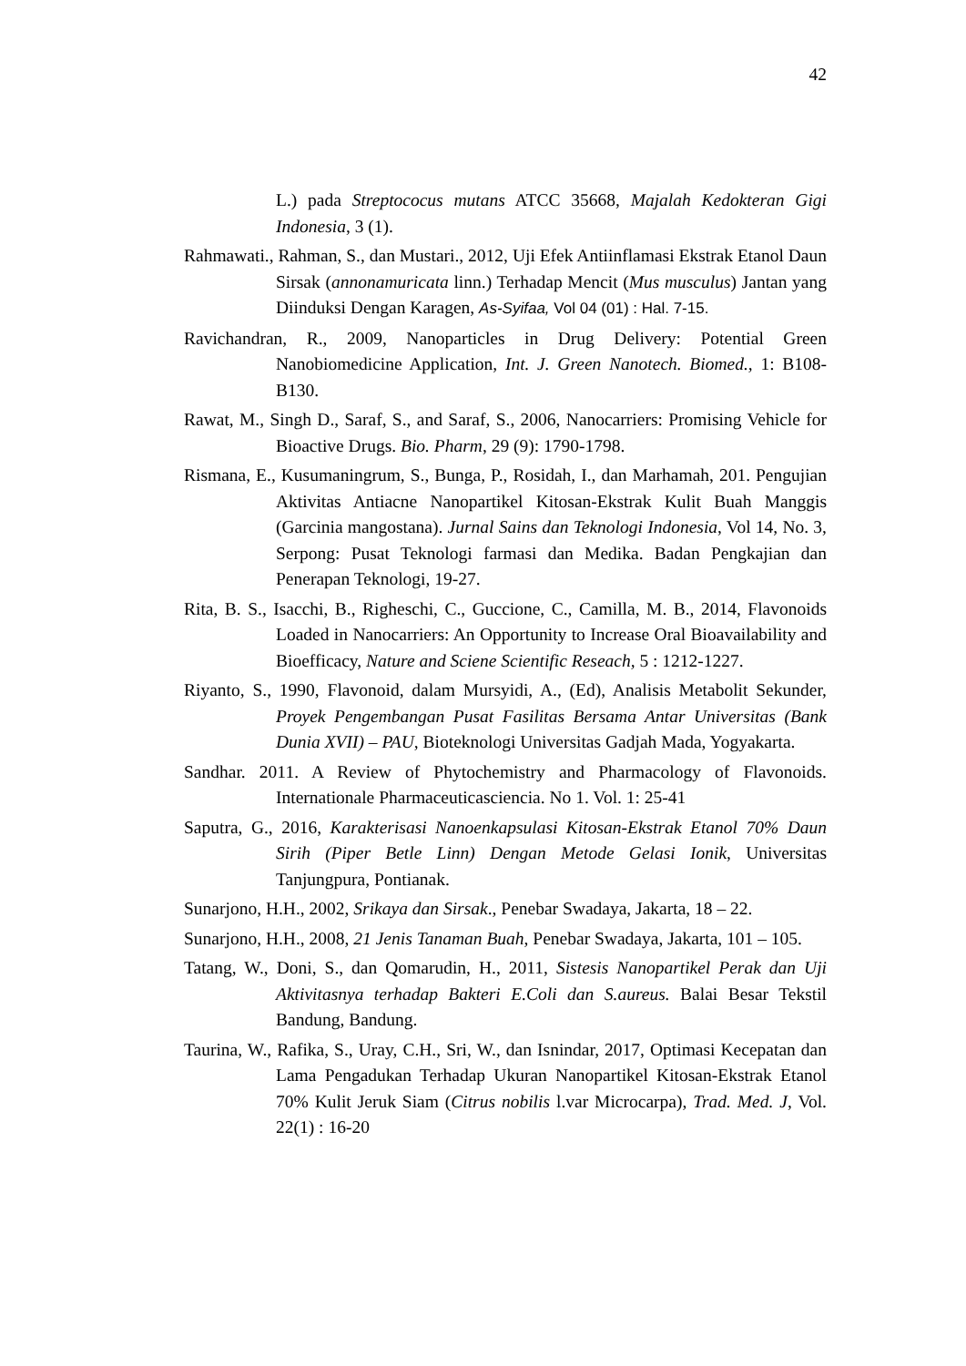42
L.) pada Streptococus mutans ATCC 35668, Majalah Kedokteran Gigi Indonesia, 3 (1).
Rahmawati., Rahman, S., dan Mustari., 2012, Uji Efek Antiinflamasi Ekstrak Etanol Daun Sirsak (annonamuricata linn.) Terhadap Mencit (Mus musculus) Jantan yang Diinduksi Dengan Karagen, As-Syifaa, Vol 04 (01) : Hal. 7-15.
Ravichandran, R., 2009, Nanoparticles in Drug Delivery: Potential Green Nanobiomedicine Application, Int. J. Green Nanotech. Biomed., 1: B108-B130.
Rawat, M., Singh D., Saraf, S., and Saraf, S., 2006, Nanocarriers: Promising Vehicle for Bioactive Drugs. Bio. Pharm, 29 (9): 1790-1798.
Rismana, E., Kusumaningrum, S., Bunga, P., Rosidah, I., dan Marhamah, 201. Pengujian Aktivitas Antiacne Nanopartikel Kitosan-Ekstrak Kulit Buah Manggis (Garcinia mangostana). Jurnal Sains dan Teknologi Indonesia, Vol 14, No. 3, Serpong: Pusat Teknologi farmasi dan Medika. Badan Pengkajian dan Penerapan Teknologi, 19-27.
Rita, B. S., Isacchi, B., Righeschi, C., Guccione, C., Camilla, M. B., 2014, Flavonoids Loaded in Nanocarriers: An Opportunity to Increase Oral Bioavailability and Bioefficacy, Nature and Sciene Scientific Reseach, 5 : 1212-1227.
Riyanto, S., 1990, Flavonoid, dalam Mursyidi, A., (Ed), Analisis Metabolit Sekunder, Proyek Pengembangan Pusat Fasilitas Bersama Antar Universitas (Bank Dunia XVII) – PAU, Bioteknologi Universitas Gadjah Mada, Yogyakarta.
Sandhar. 2011. A Review of Phytochemistry and Pharmacology of Flavonoids. Internationale Pharmaceuticasciencia. No 1. Vol. 1: 25-41
Saputra, G., 2016, Karakterisasi Nanoenkapsulasi Kitosan-Ekstrak Etanol 70% Daun Sirih (Piper Betle Linn) Dengan Metode Gelasi Ionik, Universitas Tanjungpura, Pontianak.
Sunarjono, H.H., 2002, Srikaya dan Sirsak., Penebar Swadaya, Jakarta, 18 – 22.
Sunarjono, H.H., 2008, 21 Jenis Tanaman Buah, Penebar Swadaya, Jakarta, 101 – 105.
Tatang, W., Doni, S., dan Qomarudin, H., 2011, Sistesis Nanopartikel Perak dan Uji Aktivitasnya terhadap Bakteri E.Coli dan S.aureus. Balai Besar Tekstil Bandung, Bandung.
Taurina, W., Rafika, S., Uray, C.H., Sri, W., dan Isnindar, 2017, Optimasi Kecepatan dan Lama Pengadukan Terhadap Ukuran Nanopartikel Kitosan-Ekstrak Etanol 70% Kulit Jeruk Siam (Citrus nobilis l.var Microcarpa), Trad. Med. J, Vol. 22(1) : 16-20